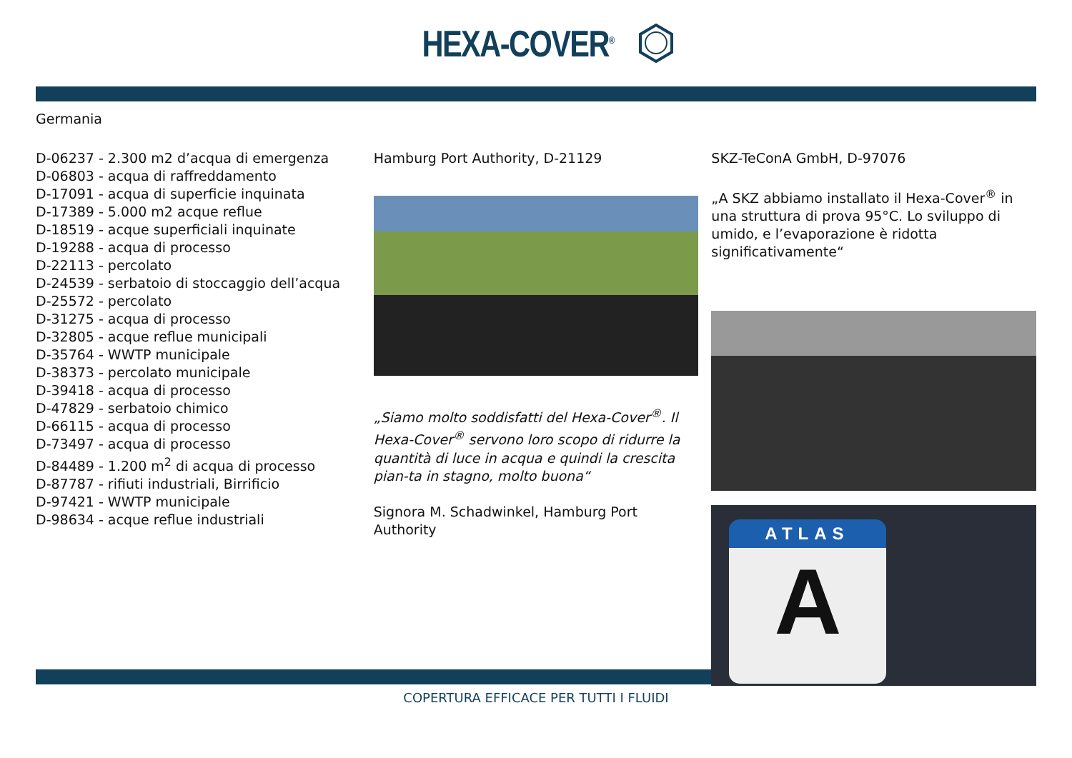HEXA-COVER<sup>®</sup>
Germania
D-06237 - 2.300 m2 d’acqua di emergenza
D-06803 - acqua di raffreddamento
D-17091 - acqua di superficie inquinata
D-17389 - 5.000 m2 acque reflue
D-18519 - acque superficiali inquinate
D-19288 - acqua di processo
D-22113 - percolato
D-24539 - serbatoio di stoccaggio dell’acqua
D-25572 - percolato
D-31275 - acqua di processo
D-32805 - acque reflue municipali
D-35764 - WWTP municipale
D-38373 - percolato municipale
D-39418 - acqua di processo
D-47829 - serbatoio chimico
D-66115 - acqua di processo
D-73497 - acqua di processo
D-84489 - 1.200 m<sup>2</sup> di acqua di processo
D-87787 - rifiuti industriali, Birrificio
D-97421 - WWTP municipale
D-98634 - acque reflue industriali
Hamburg Port Authority, D-21129
„Siamo molto soddisfatti del Hexa-Cover<sup>®</sup>. Il Hexa-Cover<sup>®</sup> servono loro scopo di ridurre la quantità di luce in acqua e quindi la crescita pian-ta in stagno, molto buona“
Signora M. Schadwinkel, Hamburg Port Authority
SKZ-TeConA GmbH, D-97076
„A SKZ abbiamo installato il Hexa-Cover<sup>®</sup> in una struttura di prova 95°C. Lo sviluppo di umido, e l’evaporazione è ridotta significativamente“
ATLAS
A
COPERTURA EFFICACE PER TUTTI I FLUIDI